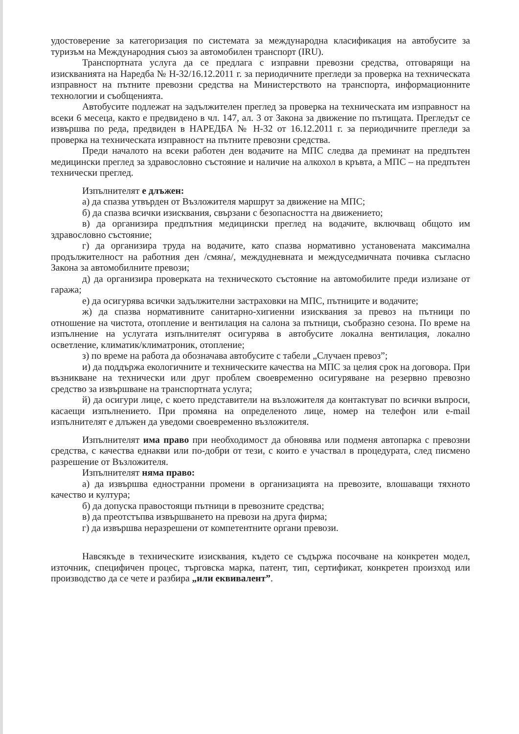удостоверение за категоризация по системата за международна класификация на автобусите за туризъм на Международния съюз за автомобилен транспорт (IRU).
Транспортната услуга да се предлага с изправни превозни средства, отговарящи на изискванията на Наредба № Н-32/16.12.2011 г. за периодичните прегледи за проверка на техническата изправност на пътните превозни средства на Министерството на транспорта, информационните технологии и съобщенията.
Автобусите подлежат на задължителен преглед за проверка на техническата им изправност на всеки 6 месеца, както е предвидено в чл. 147, ал. 3 от Закона за движение по пътищата. Прегледът се извършва по реда, предвиден в НАРЕДБА № Н-32 от 16.12.2011 г. за периодичните прегледи за проверка на техническата изправност на пътните превозни средства.
Преди началото на всеки работен ден водачите на МПС следва да преминат на предпътен медицински преглед за здравословно състояние и наличие на алкохол в кръвта, а МПС – на предпътен технически преглед.
Изпълнителят е длъжен:
а) да спазва утвърден от Възложителя маршрут за движение на МПС;
б) да спазва всички изисквания, свързани с безопасността на движението;
в) да организира предпътния медицински преглед на водачите, включващ общото им здравословно състояние;
г) да организира труда на водачите, като спазва нормативно установената максимална продължителност на работния ден /смяна/, междудневната и междуседмичната почивка съгласно Закона за автомобилните превози;
д) да организира проверката на техническото състояние на автомобилите преди излизане от гаража;
е) да осигурява всички задължителни застраховки на МПС, пътниците и водачите;
ж) да спазва нормативните санитарно-хигиенни изисквания за превоз на пътници по отношение на чистота, отопление и вентилация на салона за пътници, съобразно сезона. По време на изпълнение на услугата изпълнителят осигурява в автобусите локална вентилация, локално осветление, климатик/климатроник, отопление;
з) по време на работа да обозначава автобусите с табели „Случаен превоз”;
и) да поддържа екологичните и техническите качества на МПС за целия срок на договора. При възникване на технически или друг проблем своевременно осигуряване на резервно превозно средство за извършване на транспортната услуга;
й) да осигури лице, с което представители на възложителя да контактуват по всички въпроси, касаещи изпълнението. При промяна на определеното лице, номер на телефон или e-mail изпълнителят е длъжен да уведоми своевременно възложителя.
Изпълнителят има право при необходимост да обновява или подменя автопарка с превозни средства, с качества еднакви или по-добри от тези, с които е участвал в процедурата, след писмено разрешение от Възложителя.
Изпълнителят няма право:
а) да извършва едностранни промени в организацията на превозите, влошаващи тяхното качество и култура;
б) да допуска правостоящи пътници в превозните средства;
в) да преотстъпва извършването на превози на друга фирма;
г) да извършва неразрешени от компетентните органи превози.
Навсякъде в техническите изисквания, където се съдържа посочване на конкретен модел, източник, специфичен процес, търговска марка, патент, тип, сертификат, конкретен произход или производство да се чете и разбира „или еквивалент”.